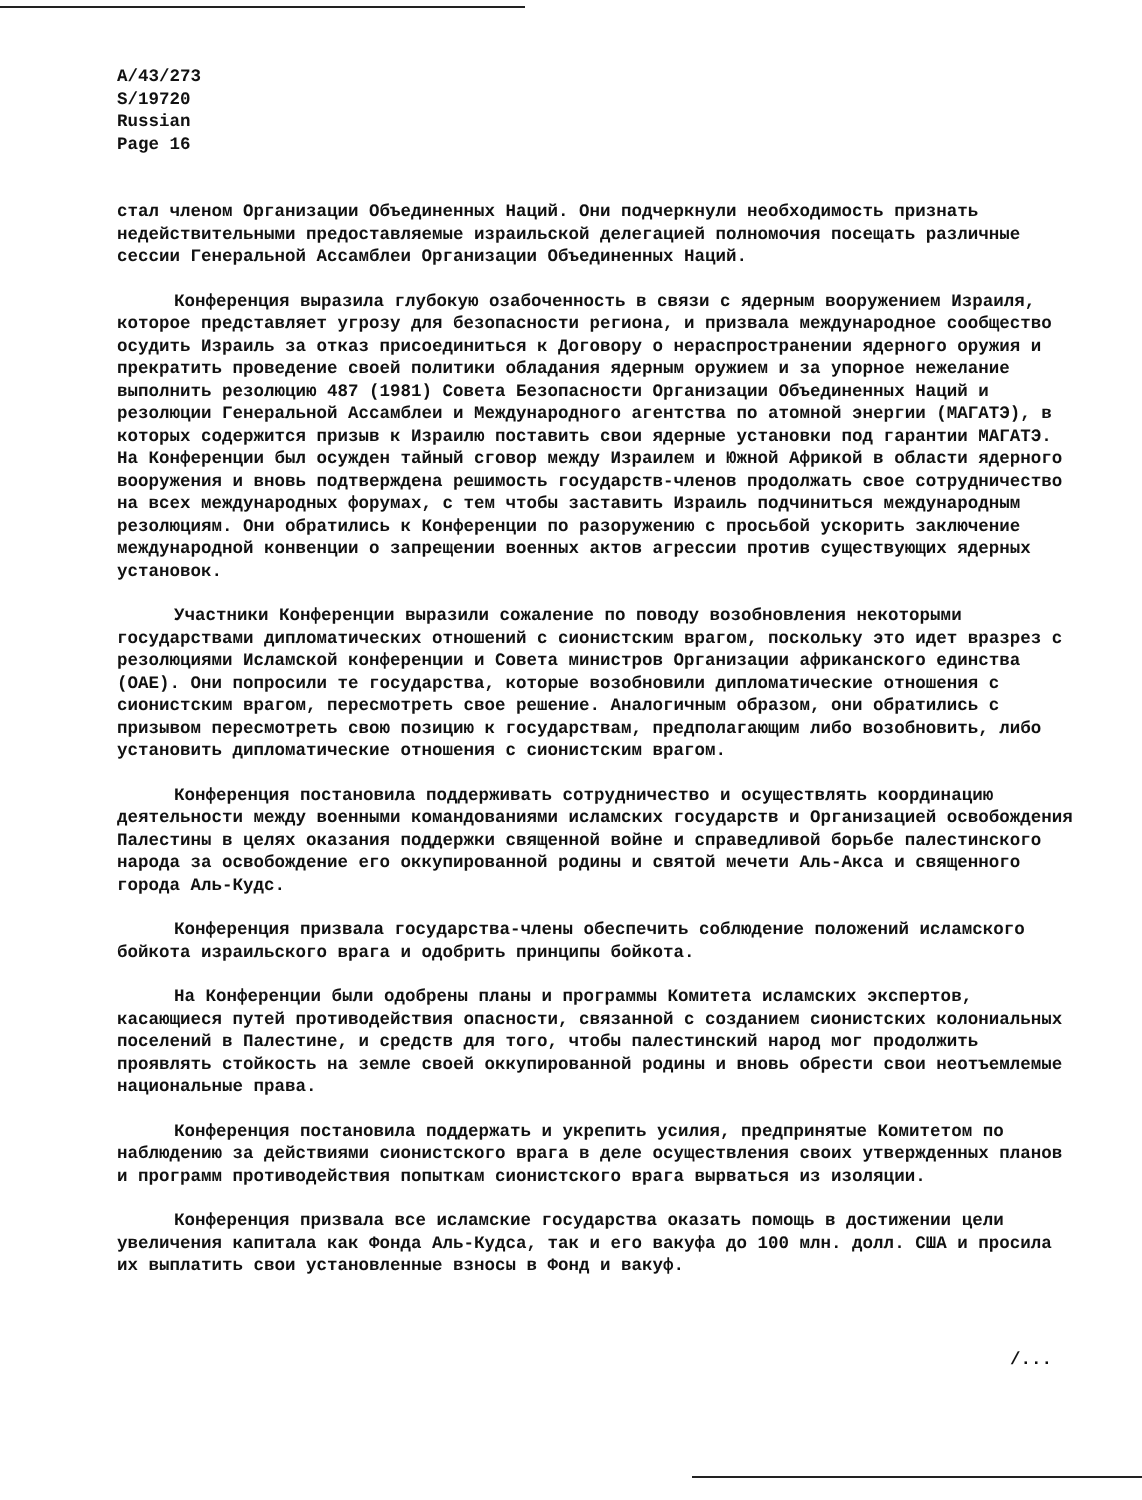A/43/273
S/19720
Russian
Page 16
стал членом Организации Объединенных Наций. Они подчеркнули необходимость признать недействительными предоставляемые израильской делегацией полномочия посещать различные сессии Генеральной Ассамблеи Организации Объединенных Наций.
Конференция выразила глубокую озабоченность в связи с ядерным вооружением Израиля, которое представляет угрозу для безопасности региона, и призвала международное сообщество осудить Израиль за отказ присоединиться к Договору о нераспространении ядерного оружия и прекратить проведение своей политики обладания ядерным оружием и за упорное нежелание выполнить резолюцию 487 (1981) Совета Безопасности Организации Объединенных Наций и резолюции Генеральной Ассамблеи и Международного агентства по атомной энергии (МАГАТЭ), в которых содержится призыв к Израилю поставить свои ядерные установки под гарантии МАГАТЭ. На Конференции был осужден тайный сговор между Израилем и Южной Африкой в области ядерного вооружения и вновь подтверждена решимость государств-членов продолжать свое сотрудничество на всех международных форумах, с тем чтобы заставить Израиль подчиниться международным резолюциям. Они обратились к Конференции по разоружению с просьбой ускорить заключение международной конвенции о запрещении военных актов агрессии против существующих ядерных установок.
Участники Конференции выразили сожаление по поводу возобновления некоторыми государствами дипломатических отношений с сионистским врагом, поскольку это идет вразрез с резолюциями Исламской конференции и Совета министров Организации африканского единства (ОАЕ). Они попросили те государства, которые возобновили дипломатические отношения с сионистским врагом, пересмотреть свое решение. Аналогичным образом, они обратились с призывом пересмотреть свою позицию к государствам, предполагающим либо возобновить, либо установить дипломатические отношения с сионистским врагом.
Конференция постановила поддерживать сотрудничество и осуществлять координацию деятельности между военными командованиями исламских государств и Организацией освобождения Палестины в целях оказания поддержки священной войне и справедливой борьбе палестинского народа за освобождение его оккупированной родины и святой мечети Аль-Акса и священного города Аль-Кудс.
Конференция призвала государства-члены обеспечить соблюдение положений исламского бойкота израильского врага и одобрить принципы бойкота.
На Конференции были одобрены планы и программы Комитета исламских экспертов, касающиеся путей противодействия опасности, связанной с созданием сионистских колониальных поселений в Палестине, и средств для того, чтобы палестинский народ мог продолжить проявлять стойкость на земле своей оккупированной родины и вновь обрести свои неотъемлемые национальные права.
Конференция постановила поддержать и укрепить усилия, предпринятые Комитетом по наблюдению за действиями сионистского врага в деле осуществления своих утвержденных планов и программ противодействия попыткам сионистского врага вырваться из изоляции.
Конференция призвала все исламские государства оказать помощь в достижении цели увеличения капитала как Фонда Аль-Кудса, так и его вакуфа до 100 млн. долл. США и просила их выплатить свои установленные взносы в Фонд и вакуф.
/...